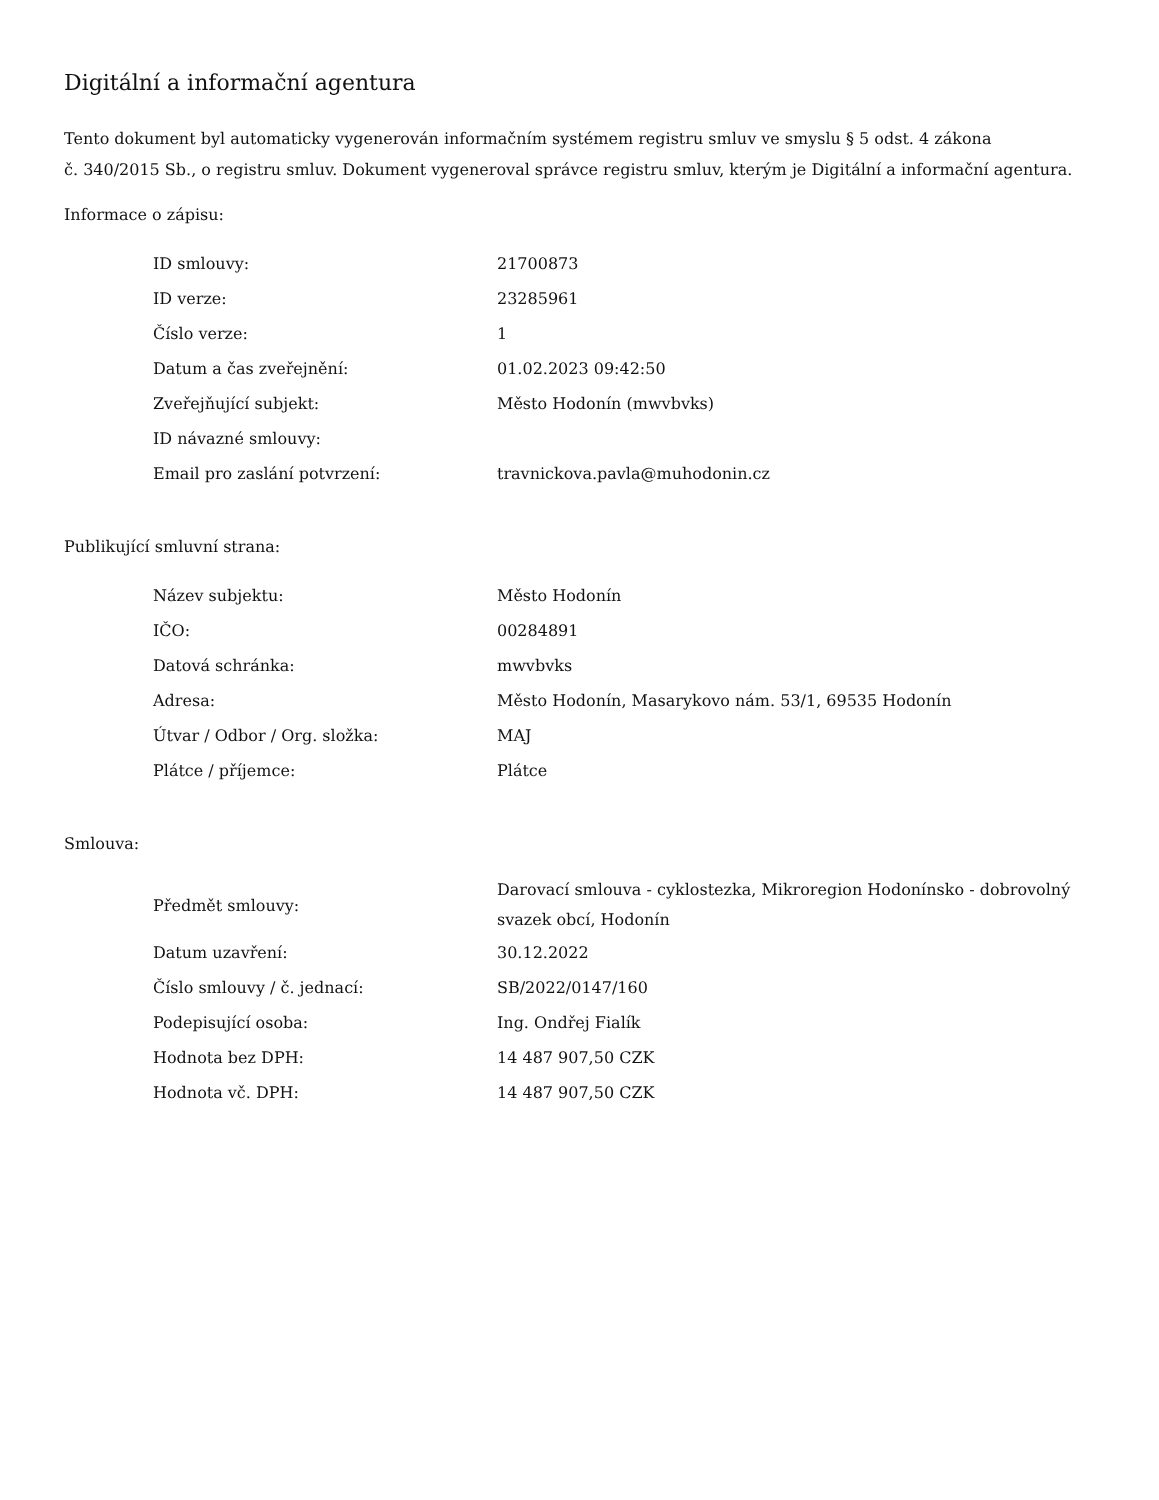Digitální a informační agentura
Tento dokument byl automaticky vygenerován informačním systémem registru smluv ve smyslu § 5 odst. 4 zákona
č. 340/2015 Sb., o registru smluv. Dokument vygeneroval správce registru smluv, kterým je Digitální a informační agentura.
Informace o zápisu:
| ID smlouvy: | 21700873 |
| ID verze: | 23285961 |
| Číslo verze: | 1 |
| Datum a čas zveřejnění: | 01.02.2023 09:42:50 |
| Zveřejňující subjekt: | Město Hodonín (mwvbvks) |
| ID návazné smlouvy: | |
| Email pro zaslání potvrzení: | travnickova.pavla@muhodonin.cz |
Publikující smluvní strana:
| Název subjektu: | Město Hodonín |
| IČO: | 00284891 |
| Datová schránka: | mwvbvks |
| Adresa: | Město Hodonín, Masarykovo nám. 53/1, 69535 Hodonín |
| Útvar / Odbor / Org. složka: | MAJ |
| Plátce / příjemce: | Plátce |
Smlouva:
| Předmět smlouvy: | Darovací smlouva - cyklostezka, Mikroregion Hodonínsko - dobrovolný svazek obcí, Hodonín |
| Datum uzavření: | 30.12.2022 |
| Číslo smlouvy / č. jednací: | SB/2022/0147/160 |
| Podepisující osoba: | Ing. Ondřej Fialík |
| Hodnota bez DPH: | 14 487 907,50 CZK |
| Hodnota vč. DPH: | 14 487 907,50 CZK |